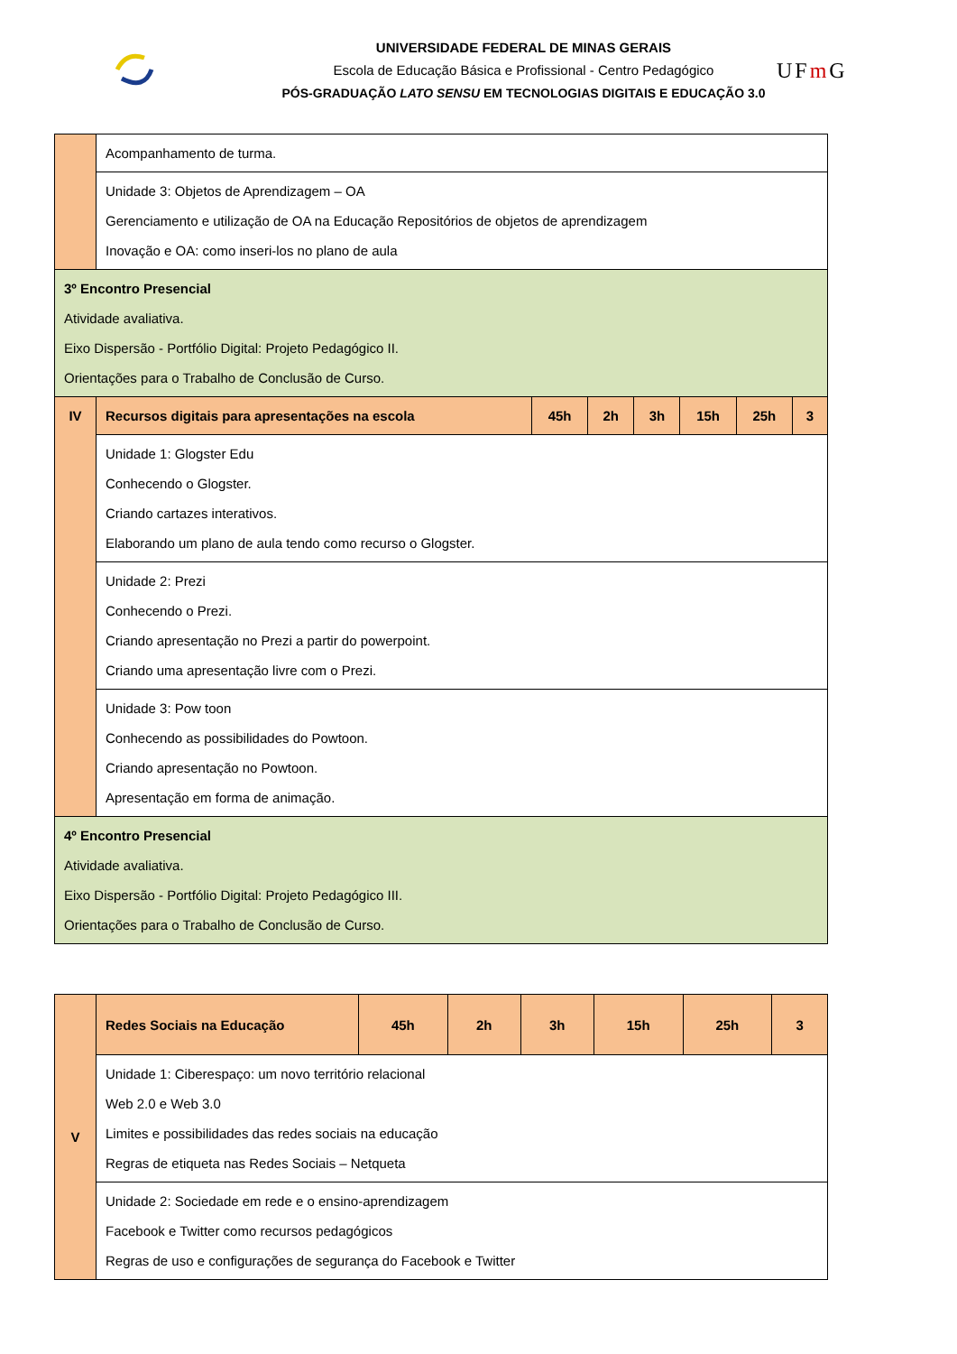UNIVERSIDADE FEDERAL DE MINAS GERAIS
Escola de Educação Básica e Profissional - Centro Pedagógico
PÓS-GRADUAÇÃO LATO SENSU EM TECNOLOGIAS DIGITAIS E EDUCAÇÃO 3.0
UFm G
| | Acompanhamento de turma. | | | | | | |
| | Unidade 3: Objetos de Aprendizagem – OA Gerenciamento e utilização de OA na Educação Repositórios de objetos de aprendizagem Inovação e OA: como inseri-los no plano de aula | | | | | | |
| 3º Encontro Presencial Atividade avaliativa. Eixo Dispersão - Portfólio Digital: Projeto Pedagógico II. Orientações para o Trabalho de Conclusão de Curso. | | | | | | | |
| IV | Recursos digitais para apresentações na escola | 45h | 2h | 3h | 15h | 25h | 3 |
| | Unidade 1: Glogster Edu Conhecendo o Glogster. Criando cartazes interativos. Elaborando um plano de aula tendo como recurso o Glogster. | | | | | | |
| | Unidade 2: Prezi Conhecendo o Prezi. Criando apresentação no Prezi a partir do powerpoint. Criando uma apresentação livre com o Prezi. | | | | | | |
| | Unidade 3: Pow toon Conhecendo as possibilidades do Powtoon. Criando apresentação no Powtoon. Apresentação em forma de animação. | | | | | | |
| 4º Encontro Presencial Atividade avaliativa. Eixo Dispersão - Portfólio Digital: Projeto Pedagógico III. Orientações para o Trabalho de Conclusão de Curso. | | | | | | | |
| V | Redes Sociais na Educação | 45h | 2h | 3h | 15h | 25h | 3 |
| | Unidade 1: Ciberespaço: um novo território relacional Web 2.0 e Web 3.0 Limites e possibilidades das redes sociais na educação Regras de etiqueta nas Redes Sociais – Netqueta | | | | | | |
| | Unidade 2: Sociedade em rede e o ensino-aprendizagem Facebook e Twitter como recursos pedagógicos Regras de uso e configurações de segurança do Facebook e Twitter | | | | | | |